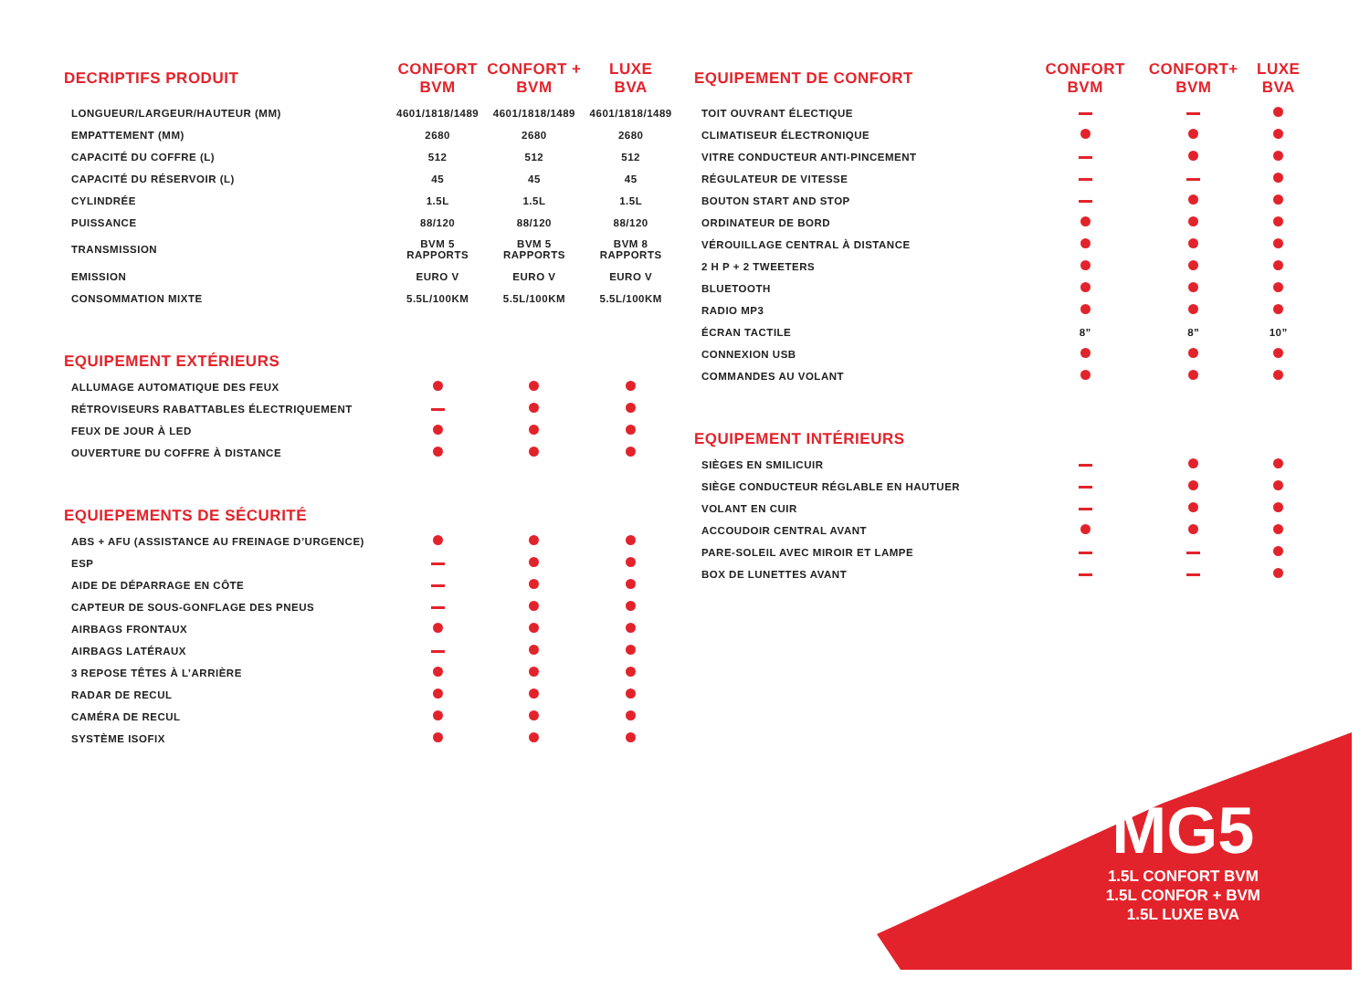| DECRIPTIFS PRODUIT | CONFORT BVM | CONFORT + BVM | LUXE BVA |
| --- | --- | --- | --- |
| LONGUEUR/LARGEUR/HAUTEUR (MM) | 4601/1818/1489 | 4601/1818/1489 | 4601/1818/1489 |
| EMPATTEMENT (MM) | 2680 | 2680 | 2680 |
| CAPACITÉ DU COFFRE (L) | 512 | 512 | 512 |
| CAPACITÉ DU RÉSERVOIR (L) | 45 | 45 | 45 |
| CYLINDRÉE | 1.5L | 1.5L | 1.5L |
| PUISSANCE | 88/120 | 88/120 | 88/120 |
| TRANSMISSION | BVM 5 RAPPORTS | BVM 5 RAPPORTS | BVM 8 RAPPORTS |
| EMISSION | EURO V | EURO V | EURO V |
| CONSOMMATION MIXTE | 5.5L/100KM | 5.5L/100KM | 5.5L/100KM |
| EQUIPEMENT EXTÉRIEURS | | | |
| ALLUMAGE AUTOMATIQUE DES FEUX | | | |
| RÉTROVISEURS RABATTABLES ÉLECTRIQUEMENT | | | |
| FEUX DE JOUR À LED | | | |
| OUVERTURE DU COFFRE À DISTANCE | | | |
| EQUIEPEMENTS DE SÉCURITÉ | | | |
| ABS + AFU (ASSISTANCE AU FREINAGE D’URGENCE) | | | |
| ESP | | | |
| AIDE DE DÉPARRAGE EN CÔTE | | | |
| CAPTEUR DE SOUS-GONFLAGE DES PNEUS | | | |
| AIRBAGS FRONTAUX | | | |
| AIRBAGS LATÉRAUX | | | |
| 3 REPOSE TÊTES À L’ARRIÈRE | | | |
| RADAR DE RECUL | | | |
| CAMÉRA DE RECUL | | | |
| SYSTÈME ISOFIX | | | |
| EQUIPEMENT DE CONFORT | CONFORT BVM | CONFORT+ BVM | LUXE BVA |
| --- | --- | --- | --- |
| TOIT OUVRANT ÉLECTIQUE | | | |
| CLIMATISEUR ÉLECTRONIQUE | | | |
| VITRE CONDUCTEUR ANTI-PINCEMENT | | | |
| RÉGULATEUR DE VITESSE | | | |
| BOUTON START AND STOP | | | |
| ORDINATEUR DE BORD | | | |
| VÉROUILLAGE CENTRAL À DISTANCE | | | |
| 2 H P + 2 TWEETERS | | | |
| BLUETOOTH | | | |
| RADIO MP3 | | | |
| ÉCRAN TACTILE | 8” | 8” | 10” |
| CONNEXION USB | | | |
| COMMANDES AU VOLANT | | | |
| EQUIPEMENT INTÉRIEURS | | | |
| SIÈGES EN SMILICUIR | | | |
| SIÈGE CONDUCTEUR RÉGLABLE EN HAUTUER | | | |
| VOLANT EN CUIR | | | |
| ACCOUDOIR CENTRAL AVANT | | | |
| PARE-SOLEIL AVEC MIROIR ET LAMPE | | | |
| BOX DE LUNETTES AVANT | | | |
MG5
1.5L CONFORT BVM
1.5L CONFOR + BVM
1.5L LUXE BVA